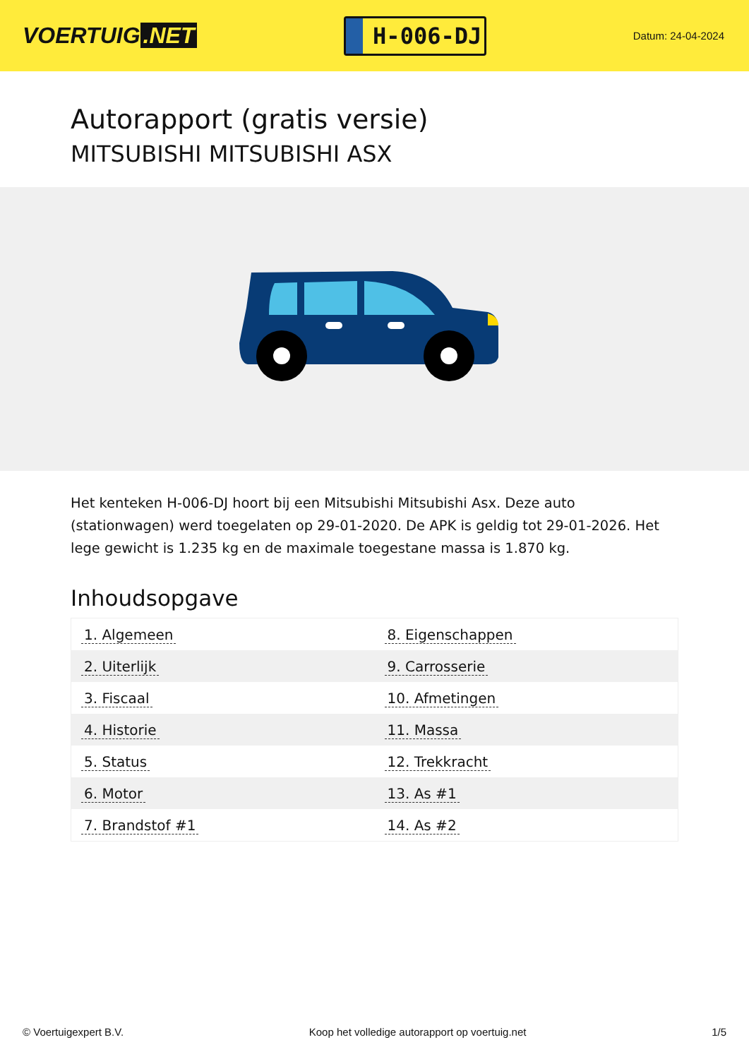VOERTUIG.NET
H-006-DJ
Datum: 24-04-2024
Autorapport (gratis versie)
MITSUBISHI MITSUBISHI ASX
Het kenteken H-006-DJ hoort bij een Mitsubishi Mitsubishi Asx. Deze auto (stationwagen) werd toegelaten op 29-01-2020. De APK is geldig tot 29-01-2026. Het lege gewicht is 1.235 kg en de maximale toegestane massa is 1.870 kg.
Inhoudsopgave
| 1. Algemeen | 8. Eigenschappen |
| 2. Uiterlijk | 9. Carrosserie |
| 3. Fiscaal | 10. Afmetingen |
| 4. Historie | 11. Massa |
| 5. Status | 12. Trekkracht |
| 6. Motor | 13. As #1 |
| 7. Brandstof #1 | 14. As #2 |
© Voertuigexpert B.V. Koop het volledige autorapport op voertuig.net 1/5